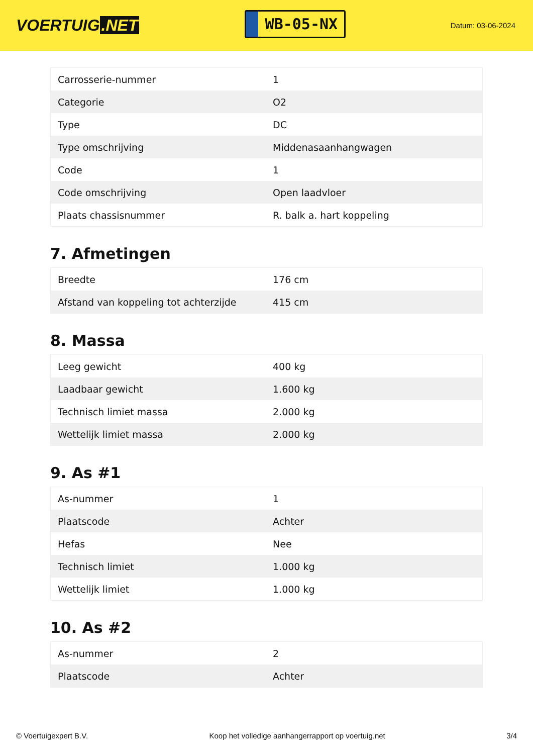VOERTUIG.NET
WB-05-NX
Datum: 03-06-2024
| Carrosserie-nummer | 1 |
| Categorie | O2 |
| Type | DC |
| Type omschrijving | Middenasaanhangwagen |
| Code | 1 |
| Code omschrijving | Open laadvloer |
| Plaats chassisnummer | R. balk a. hart koppeling |
7. Afmetingen
| Breedte | 176 cm |
| Afstand van koppeling tot achterzijde | 415 cm |
8. Massa
| Leeg gewicht | 400 kg |
| Laadbaar gewicht | 1.600 kg |
| Technisch limiet massa | 2.000 kg |
| Wettelijk limiet massa | 2.000 kg |
9. As #1
| As-nummer | 1 |
| Plaatscode | Achter |
| Hefas | Nee |
| Technisch limiet | 1.000 kg |
| Wettelijk limiet | 1.000 kg |
10. As #2
| As-nummer | 2 |
| Plaatscode | Achter |
© Voertuigexpert B.V. Koop het volledige aanhangerrapport op voertuig.net 3/4